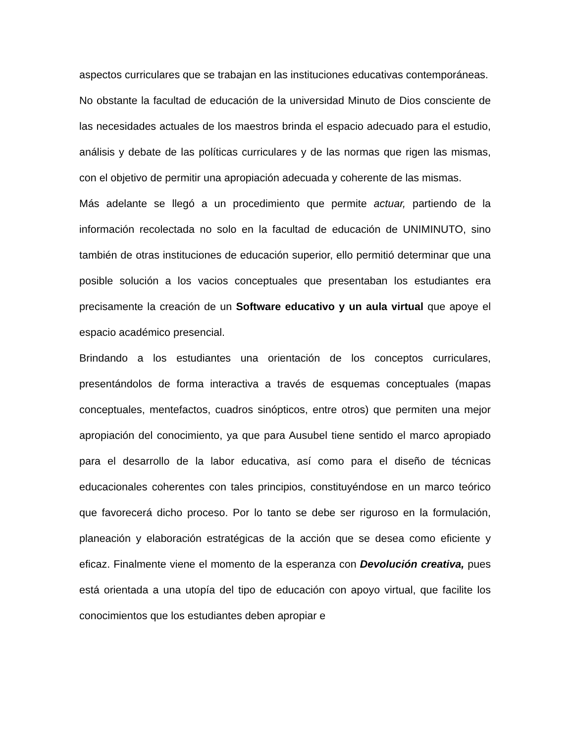aspectos curriculares que se trabajan en las instituciones educativas contemporáneas.
No obstante la facultad de educación de la universidad Minuto de Dios consciente de las necesidades actuales de los maestros brinda el espacio adecuado para el estudio, análisis y debate de las políticas curriculares y de las normas que rigen las mismas, con el objetivo de permitir una apropiación adecuada y coherente de las mismas.
Más adelante se llegó a un procedimiento que permite actuar, partiendo de la información recolectada no solo en la facultad de educación de UNIMINUTO, sino también de otras instituciones de educación superior, ello permitió determinar que una posible solución a los vacios conceptuales que presentaban los estudiantes era precisamente la creación de un Software educativo y un aula virtual que apoye el espacio académico presencial.
Brindando a los estudiantes una orientación de los conceptos curriculares, presentándolos de forma interactiva a través de esquemas conceptuales (mapas conceptuales, mentefactos, cuadros sinópticos, entre otros) que permiten una mejor apropiación del conocimiento, ya que para Ausubel tiene sentido el marco apropiado para el desarrollo de la labor educativa, así como para el diseño de técnicas educacionales coherentes con tales principios, constituyéndose en un marco teórico que favorecerá dicho proceso. Por lo tanto se debe ser riguroso en la formulación, planeación y elaboración estratégicas de la acción que se desea como eficiente y eficaz. Finalmente viene el momento de la esperanza con Devolución creativa, pues está orientada a una utopía del tipo de educación con apoyo virtual, que facilite los conocimientos que los estudiantes deben apropiar e